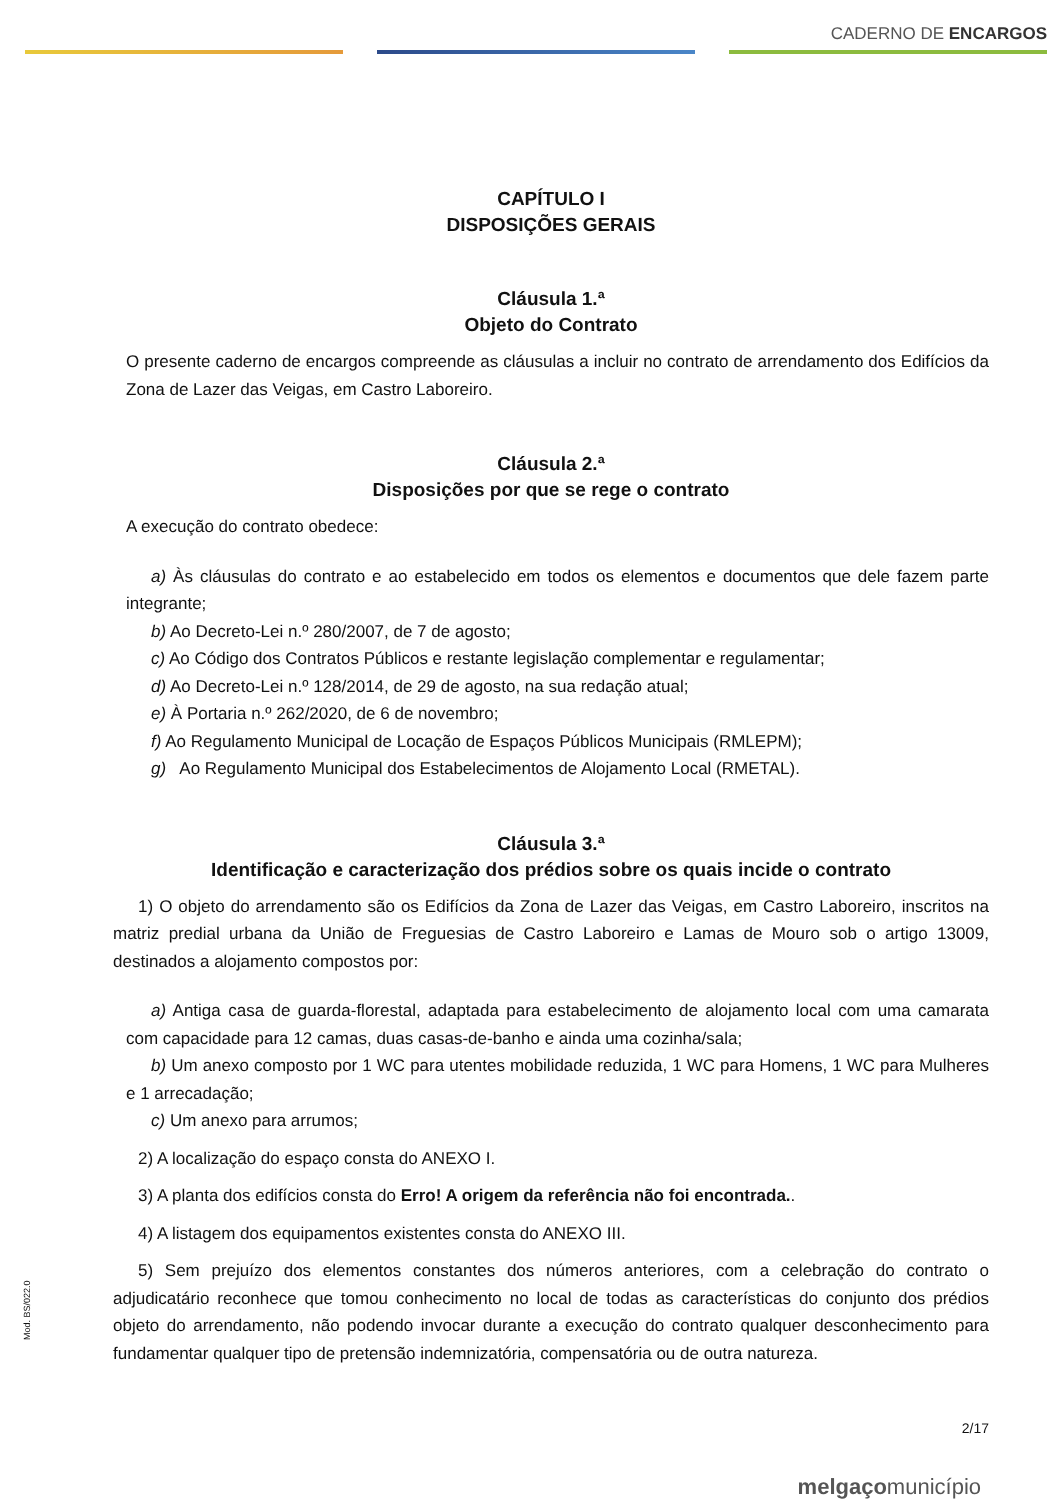CADERNO DE ENCARGOS
CAPÍTULO I
DISPOSIÇÕES GERAIS
Cláusula 1.ª
Objeto do Contrato
O presente caderno de encargos compreende as cláusulas a incluir no contrato de arrendamento dos Edifícios da Zona de Lazer das Veigas, em Castro Laboreiro.
Cláusula 2.ª
Disposições por que se rege o contrato
A execução do contrato obedece:
a) Às cláusulas do contrato e ao estabelecido em todos os elementos e documentos que dele fazem parte integrante;
b) Ao Decreto-Lei n.º 280/2007, de 7 de agosto;
c) Ao Código dos Contratos Públicos e restante legislação complementar e regulamentar;
d) Ao Decreto-Lei n.º 128/2014, de 29 de agosto, na sua redação atual;
e) À Portaria n.º 262/2020, de 6 de novembro;
f) Ao Regulamento Municipal de Locação de Espaços Públicos Municipais (RMLEPM);
g) Ao Regulamento Municipal dos Estabelecimentos de Alojamento Local (RMETAL).
Cláusula 3.ª
Identificação e caracterização dos prédios sobre os quais incide o contrato
1) O objeto do arrendamento são os Edifícios da Zona de Lazer das Veigas, em Castro Laboreiro, inscritos na matriz predial urbana da União de Freguesias de Castro Laboreiro e Lamas de Mouro sob o artigo 13009, destinados a alojamento compostos por:
a) Antiga casa de guarda-florestal, adaptada para estabelecimento de alojamento local com uma camarata com capacidade para 12 camas, duas casas-de-banho e ainda uma cozinha/sala;
b) Um anexo composto por 1 WC para utentes mobilidade reduzida, 1 WC para Homens, 1 WC para Mulheres e 1 arrecadação;
c) Um anexo para arrumos;
2) A localização do espaço consta do ANEXO I.
3) A planta dos edifícios consta do Erro! A origem da referência não foi encontrada..
4) A listagem dos equipamentos existentes consta do ANEXO III.
5) Sem prejuízo dos elementos constantes dos números anteriores, com a celebração do contrato o adjudicatário reconhece que tomou conhecimento no local de todas as características do conjunto dos prédios objeto do arrendamento, não podendo invocar durante a execução do contrato qualquer desconhecimento para fundamentar qualquer tipo de pretensão indemnizatória, compensatória ou de outra natureza.
2/17
melgaçomunicípio
Mod. BS/022.0